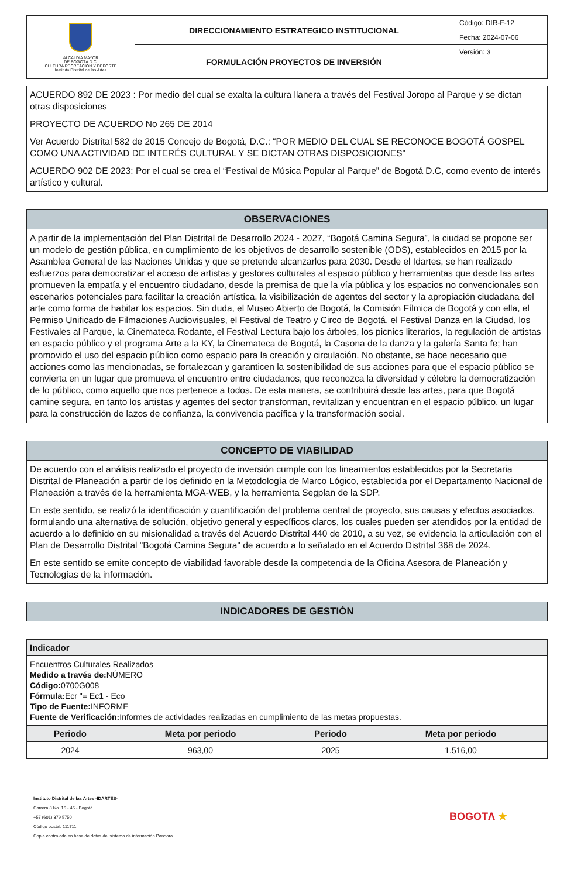| ALCALDÍA MAYOR DE BOGOTÁ D.C. CULTURA RECREACIÓN Y DEPORTE Instituto Distrital de las Artes | DIRECCIONAMIENTO ESTRATEGICO INSTITUCIONAL | Código: DIR-F-12 |
| | | Fecha: 2024-07-06 |
| | FORMULACIÓN PROYECTOS DE INVERSIÓN | Versión: 3 |
ACUERDO 892 DE 2023 : Por medio del cual se exalta la cultura llanera a través del Festival Joropo al Parque y se dictan otras disposiciones
PROYECTO DE ACUERDO No 265 DE 2014
Ver Acuerdo Distrital 582 de 2015 Concejo de Bogotá, D.C.: “POR MEDIO DEL CUAL SE RECONOCE BOGOTÁ GOSPEL COMO UNA ACTIVIDAD DE INTERÉS CULTURAL Y SE DICTAN OTRAS DISPOSICIONES”
ACUERDO 902 DE 2023: Por el cual se crea el “Festival de Música Popular al Parque” de Bogotá D.C, como evento de interés artístico y cultural.
OBSERVACIONES
A partir de la implementación del Plan Distrital de Desarrollo 2024 - 2027, “Bogotá Camina Segura”, la ciudad se propone ser un modelo de gestión pública, en cumplimiento de los objetivos de desarrollo sostenible (ODS), establecidos en 2015 por la Asamblea General de las Naciones Unidas y que se pretende alcanzarlos para 2030. Desde el Idartes, se han realizado esfuerzos para democratizar el acceso de artistas y gestores culturales al espacio público y herramientas que desde las artes promueven la empatía y el encuentro ciudadano, desde la premisa de que la vía pública y los espacios no convencionales son escenarios potenciales para facilitar la creación artística, la visibilización de agentes del sector y la apropiación ciudadana del arte como forma de habitar los espacios. Sin duda, el Museo Abierto de Bogotá, la Comisión Fílmica de Bogotá y con ella, el Permiso Unificado de Filmaciones Audiovisuales, el Festival de Teatro y Circo de Bogotá, el Festival Danza en la Ciudad, los Festivales al Parque, la Cinemateca Rodante, el Festival Lectura bajo los árboles, los picnics literarios, la regulación de artistas en espacio público y el programa Arte a la KY, la Cinemateca de Bogotá, la Casona de la danza y la galería Santa fe; han promovido el uso del espacio público como espacio para la creación y circulación. No obstante, se hace necesario que acciones como las mencionadas, se fortalezcan y garanticen la sostenibilidad de sus acciones para que el espacio público se convierta en un lugar que promueva el encuentro entre ciudadanos, que reconozca la diversidad y célebre la democratización de lo público, como aquello que nos pertenece a todos. De esta manera, se contribuirá desde las artes, para que Bogotá camine segura, en tanto los artistas y agentes del sector transforman, revitalizan y encuentran en el espacio público, un lugar para la construcción de lazos de confianza, la convivencia pacífica y la transformación social.
CONCEPTO DE VIABILIDAD
De acuerdo con el análisis realizado el proyecto de inversión cumple con los lineamientos establecidos por la Secretaria Distrital de Planeación a partir de los definido en la Metodología de Marco Lógico, establecida por el Departamento Nacional de Planeación a través de la herramienta MGA-WEB, y la herramienta Segplan de la SDP.
En este sentido, se realizó la identificación y cuantificación del problema central de proyecto, sus causas y efectos asociados, formulando una alternativa de solución, objetivo general y específicos claros, los cuales pueden ser atendidos por la entidad de acuerdo a lo definido en su misionalidad a través del Acuerdo Distrital 440 de 2010, a su vez, se evidencia la articulación con el Plan de Desarrollo Distrital "Bogotá Camina Segura" de acuerdo a lo señalado en el Acuerdo Distrital 368 de 2024.
En este sentido se emite concepto de viabilidad favorable desde la competencia de la Oficina Asesora de Planeación y Tecnologías de la información.
INDICADORES DE GESTIÓN
| Indicador | | | |
| --- | --- | --- | --- |
| Encuentros Culturales Realizados Medido a través de: NÚMERO Código: 0700G008 Fórmula: Ecr "= Ec1 - Eco Tipo de Fuente: INFORME Fuente de Verificación: Informes de actividades realizadas en cumplimiento de las metas propuestas. | | | |
| Periodo | Meta por periodo | Periodo | Meta por periodo |
| 2024 | 963,00 | 2025 | 1.516,00 |
Instituto Distrital de las Artes -IDARTES-
Carrera 8 No. 15 - 46 - Bogotá
+57 (601) 379 5750
Código postal: 111711
Copia controlada en base de datos del sistema de información Pandora
BOGOTΛ ★